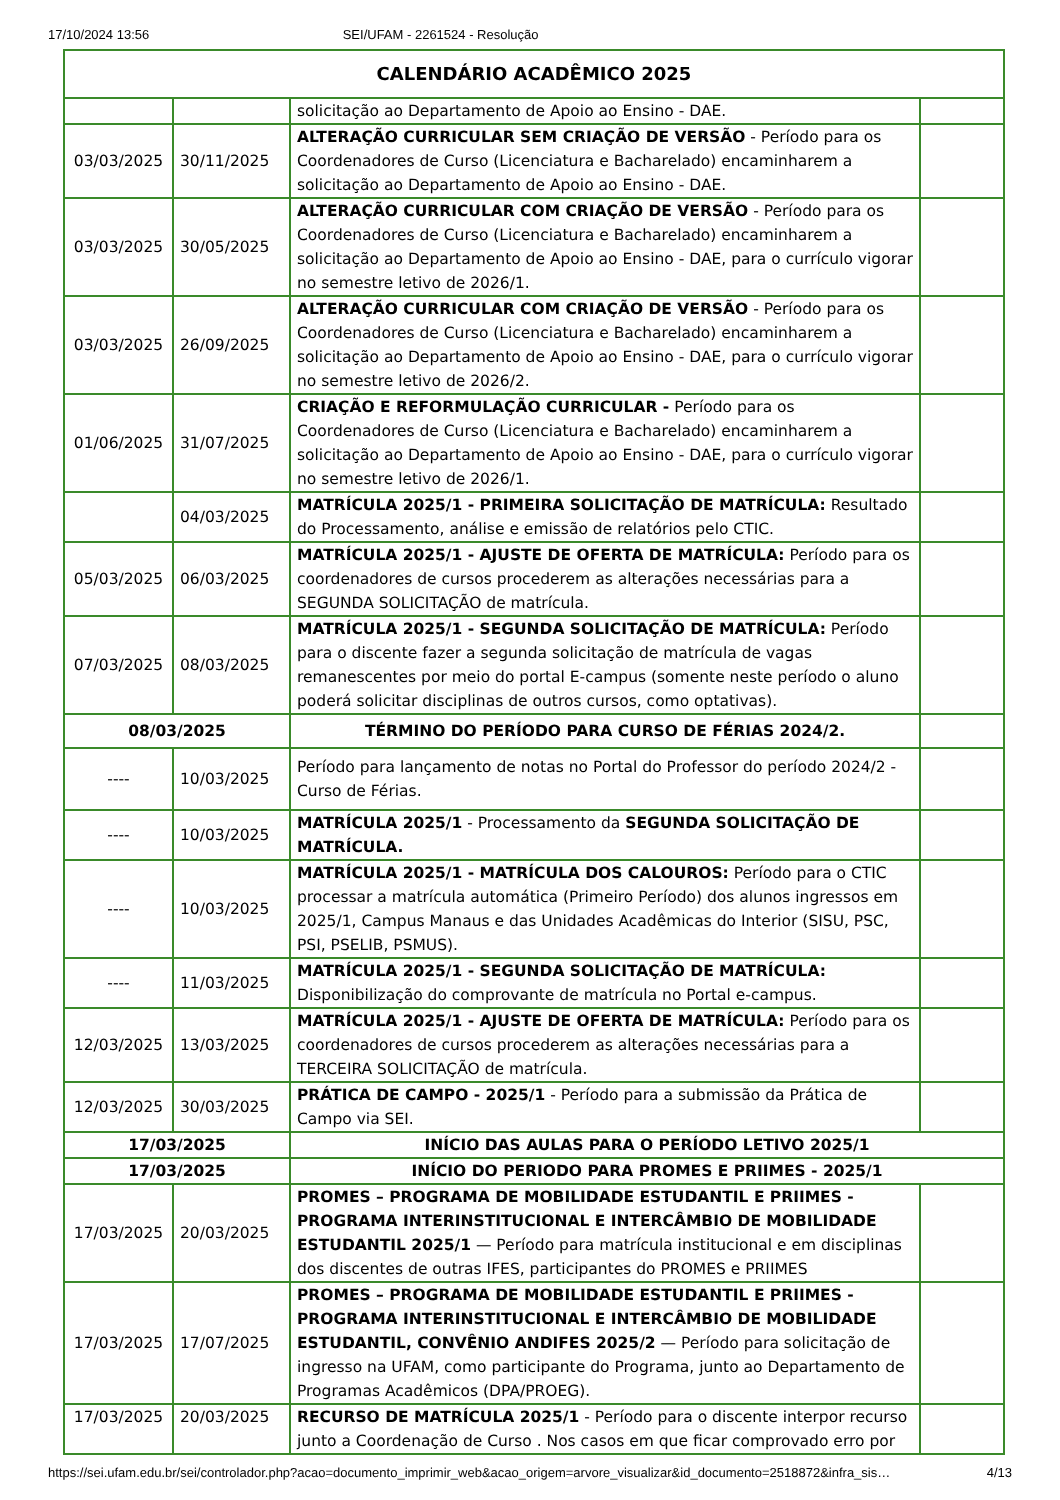17/10/2024 13:56 SEI/UFAM - 2261524 - Resolução
| CALENDÁRIO ACADÊMICO 2025 | | | |
| --- | --- | --- | --- |
| | | solicitação ao Departamento de Apoio ao Ensino - DAE. | |
| 03/03/2025 | 30/11/2025 | ALTERAÇÃO CURRICULAR SEM CRIAÇÃO DE VERSÃO - Período para os Coordenadores de Curso (Licenciatura e Bacharelado) encaminharem a solicitação ao Departamento de Apoio ao Ensino - DAE. | |
| 03/03/2025 | 30/05/2025 | ALTERAÇÃO CURRICULAR COM CRIAÇÃO DE VERSÃO - Período para os Coordenadores de Curso (Licenciatura e Bacharelado) encaminharem a solicitação ao Departamento de Apoio ao Ensino - DAE, para o currículo vigorar no semestre letivo de 2026/1. | |
| 03/03/2025 | 26/09/2025 | ALTERAÇÃO CURRICULAR COM CRIAÇÃO DE VERSÃO - Período para os Coordenadores de Curso (Licenciatura e Bacharelado) encaminharem a solicitação ao Departamento de Apoio ao Ensino - DAE, para o currículo vigorar no semestre letivo de 2026/2. | |
| 01/06/2025 | 31/07/2025 | CRIAÇÃO E REFORMULAÇÃO CURRICULAR - Período para os Coordenadores de Curso (Licenciatura e Bacharelado) encaminharem a solicitação ao Departamento de Apoio ao Ensino - DAE, para o currículo vigorar no semestre letivo de 2026/1. | |
| | 04/03/2025 | MATRÍCULA 2025/1 - PRIMEIRA SOLICITAÇÃO DE MATRÍCULA: Resultado do Processamento, análise e emissão de relatórios pelo CTIC. | |
| 05/03/2025 | 06/03/2025 | MATRÍCULA 2025/1 - AJUSTE DE OFERTA DE MATRÍCULA: Período para os coordenadores de cursos procederem as alterações necessárias para a SEGUNDA SOLICITAÇÃO de matrícula. | |
| 07/03/2025 | 08/03/2025 | MATRÍCULA 2025/1 - SEGUNDA SOLICITAÇÃO DE MATRÍCULA: Período para o discente fazer a segunda solicitação de matrícula de vagas remanescentes por meio do portal E-campus (somente neste período o aluno poderá solicitar disciplinas de outros cursos, como optativas). | |
| 08/03/2025 | | TÉRMINO DO PERÍODO PARA CURSO DE FÉRIAS 2024/2. | |
| ---- | 10/03/2025 | Período para lançamento de notas no Portal do Professor do período 2024/2 - Curso de Férias. | |
| ---- | 10/03/2025 | MATRÍCULA 2025/1 - Processamento da SEGUNDA SOLICITAÇÃO DE MATRÍCULA. | |
| ---- | 10/03/2025 | MATRÍCULA 2025/1 - MATRÍCULA DOS CALOUROS: Período para o CTIC processar a matrícula automática (Primeiro Período) dos alunos ingressos em 2025/1, Campus Manaus e das Unidades Acadêmicas do Interior (SISU, PSC, PSI, PSELIB, PSMUS). | |
| ---- | 11/03/2025 | MATRÍCULA 2025/1 - SEGUNDA SOLICITAÇÃO DE MATRÍCULA: Disponibilização do comprovante de matrícula no Portal e-campus. | |
| 12/03/2025 | 13/03/2025 | MATRÍCULA 2025/1 - AJUSTE DE OFERTA DE MATRÍCULA: Período para os coordenadores de cursos procederem as alterações necessárias para a TERCEIRA SOLICITAÇÃO de matrícula. | |
| 12/03/2025 | 30/03/2025 | PRÁTICA DE CAMPO - 2025/1 - Período para a submissão da Prática de Campo via SEI. | |
| 17/03/2025 | | INÍCIO DAS AULAS PARA O PERÍODO LETIVO 2025/1 | |
| 17/03/2025 | | INÍCIO DO PERIODO PARA PROMES E PRIIMES - 2025/1 | |
| 17/03/2025 | 20/03/2025 | PROMES – PROGRAMA DE MOBILIDADE ESTUDANTIL E PRIIMES - PROGRAMA INTERINSTITUCIONAL E INTERCÂMBIO DE MOBILIDADE ESTUDANTIL 2025/1 — Período para matrícula institucional e em disciplinas dos discentes de outras IFES, participantes do PROMES e PRIIMES | |
| 17/03/2025 | 17/07/2025 | PROMES – PROGRAMA DE MOBILIDADE ESTUDANTIL E PRIIMES - PROGRAMA INTERINSTITUCIONAL E INTERCÂMBIO DE MOBILIDADE ESTUDANTIL, CONVÊNIO ANDIFES 2025/2 — Período para solicitação de ingresso na UFAM, como participante do Programa, junto ao Departamento de Programas Acadêmicos (DPA/PROEG). | |
| 17/03/2025 | 20/03/2025 | RECURSO DE MATRÍCULA 2025/1 - Período para o discente interpor recurso junto a Coordenação de Curso . Nos casos em que ficar comprovado erro por | |
https://sei.ufam.edu.br/sei/controlador.php?acao=documento_imprimir_web&acao_origem=arvore_visualizar&id_documento=2518872&infra_sis… 4/13